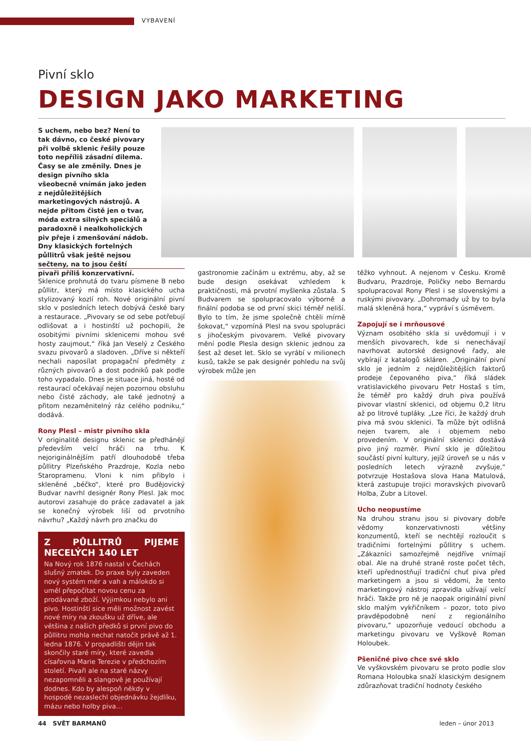VYBAVENÍ
Pivní sklo
DESIGN JAKO MARKETING
S uchem, nebo bez? Není to tak dávno, co české pivovary při volbě sklenic řešily pouze toto nepříliš zásadní dilema. Časy se ale změnily. Dnes je design pivního skla všeobecně vnímán jako jeden z nejdůležitějších marketingových nástrojů. A nejde přitom čistě jen o tvar, móda extra silných speciálů a paradoxně i nealkoholických piv přeje i zmenšování nádob. Dny klasických fortelných půllitrů však ještě nejsou sečteny, na to jsou čeští pivaři příliš konzervativní.
Sklenice prohnutá do tvaru písmene B nebo půllitr, který má místo klasického ucha stylizovaný kozlí roh. Nové originální pivní sklo v posledních letech dobývá české bary a restaurace. „Pivovary se od sebe potřebují odlišovat a i hostinští už pochopili, že osobitými pivními sklenicemi mohou své hosty zaujmout,“ říká Jan Veselý z Českého svazu pivovarů a sladoven. „Dříve si někteří nechali naposílat propagační předměty z různých pivovarů a dost podniků pak podle toho vypadalo. Dnes je situace jiná, hosté od restaurací očekávají nejen pozornou obsluhu nebo čisté záchody, ale také jednotný a přitom nezaměnitelný ráz celého podniku,“ dodává.
Rony Plesl – mistr pivního skla
V originalitě designu sklenic se předhánějí především velcí hráči na trhu. K nejoriginálnějším patří dlouhodobě třeba půllitry Plzeňského Prazdroje, Kozla nebo Staropramenu. Vloni k nim přibylo i skleněné „béčko“, které pro Budějovický Budvar navrhl designér Rony Plesl. Jak moc autorovi zasahuje do práce zadavatel a jak se konečný výrobek liší od prvotního návrhu? „Každý návrh pro značku do
Z PŮLLITRŮ PIJEME NECELÝCH 140 LET
Na Nový rok 1876 nastal v Čechách slušný zmatek. Do praxe byly zaveden nový systém měr a vah a málokdo si uměl přepočítat novou cenu za prodávané zboží. Výjimkou nebylo ani pivo. Hostinští sice měli možnost zavést nové míry na zkoušku už dříve, ale většina z našich předků si první pivo do půllitru mohla nechat natočit právě až 1. ledna 1876. V propadlišti dějin tak skončily staré míry, které zavedla císařovna Marie Terezie v předchozím století. Pivaři ale na staré názvy nezapomněli a slangově je používají dodnes. Kdo by alespoň někdy v hospodě nezaslechl objednávku žejdlíku, mázu nebo holby piva…
gastronomie začínám u extrému, aby, až se bude design osekávat vzhledem k praktičnosti, má prvotní myšlenka zůstala. S Budvarem se spolupracovalo výborně a finální podoba se od první skici téměř neliší. Bylo to tím, že jsme společně chtěli mírně šokovat,“ vzpomíná Plesl na svou spolupráci s jihočeským pivovarem. Velké pivovary mění podle Plesla design sklenic jednou za šest až deset let. Sklo se vyrábí v milionech kusů, takže se pak designér pohledu na svůj výrobek může jen
těžko vyhnout. A nejenom v Česku. Kromě Budvaru, Prazdroje, Poličky nebo Bernardu spolupracoval Rony Plesl i se slovenskými a ruskými pivovary. „Dohromady už by to byla malá skleněná hora,“ vypráví s úsměvem.
Zapojují se i mrňousové
Význam osobitého skla si uvědomují i v menších pivovarech, kde si nenechávají navrhovat autorské designové řady, ale vybírají z katalogů skláren. „Originální pivní sklo je jedním z nejdůležitějších faktorů prodeje čepovaného piva,“ říká sládek vratislavického pivovaru Petr Hostaš s tím, že téměř pro každý druh piva používá pivovar vlastní sklenici, od objemu 0,2 litru až po litrové tupláky. „Lze říci, že každý druh piva má svou sklenici. Ta může být odlišná nejen tvarem, ale i objemem nebo provedením. V originální sklenici dostává pivo jiný rozměr. Pivní sklo je důležitou součástí pivní kultury, jejíž úroveň se u nás v posledních letech výrazně zvyšuje,“ potvrzuje Hostašova slova Hana Matulová, která zastupuje trojici moravských pivovarů Holba, Zubr a Litovel.
Ucho neopustíme
Na druhou stranu jsou si pivovary dobře vědomy konzervativnosti většiny konzumentů, kteří se nechtějí rozloučit s tradičními fortelnými půllitry s uchem. „Zákazníci samozřejmě nejdříve vnímají obal. Ale na druhé straně roste počet těch, kteří upřednostňují tradiční chuť piva před marketingem a jsou si vědomi, že tento marketingový nástroj zpravidla užívají velcí hráči. Takže pro ně je naopak originální pivní sklo malým vykřičníkem – pozor, toto pivo pravděpodobně není z regionálního pivovaru,“ upozorňuje vedoucí obchodu a marketingu pivovaru ve Vyškově Roman Holoubek.
Pšeničné pivo chce své sklo
Ve vyškovském pivovaru se proto podle slov Romana Holoubka snaží klasickým designem zdůrazňovat tradiční hodnoty českého
44 SVĚT BARMANŮ leden – únor 2013